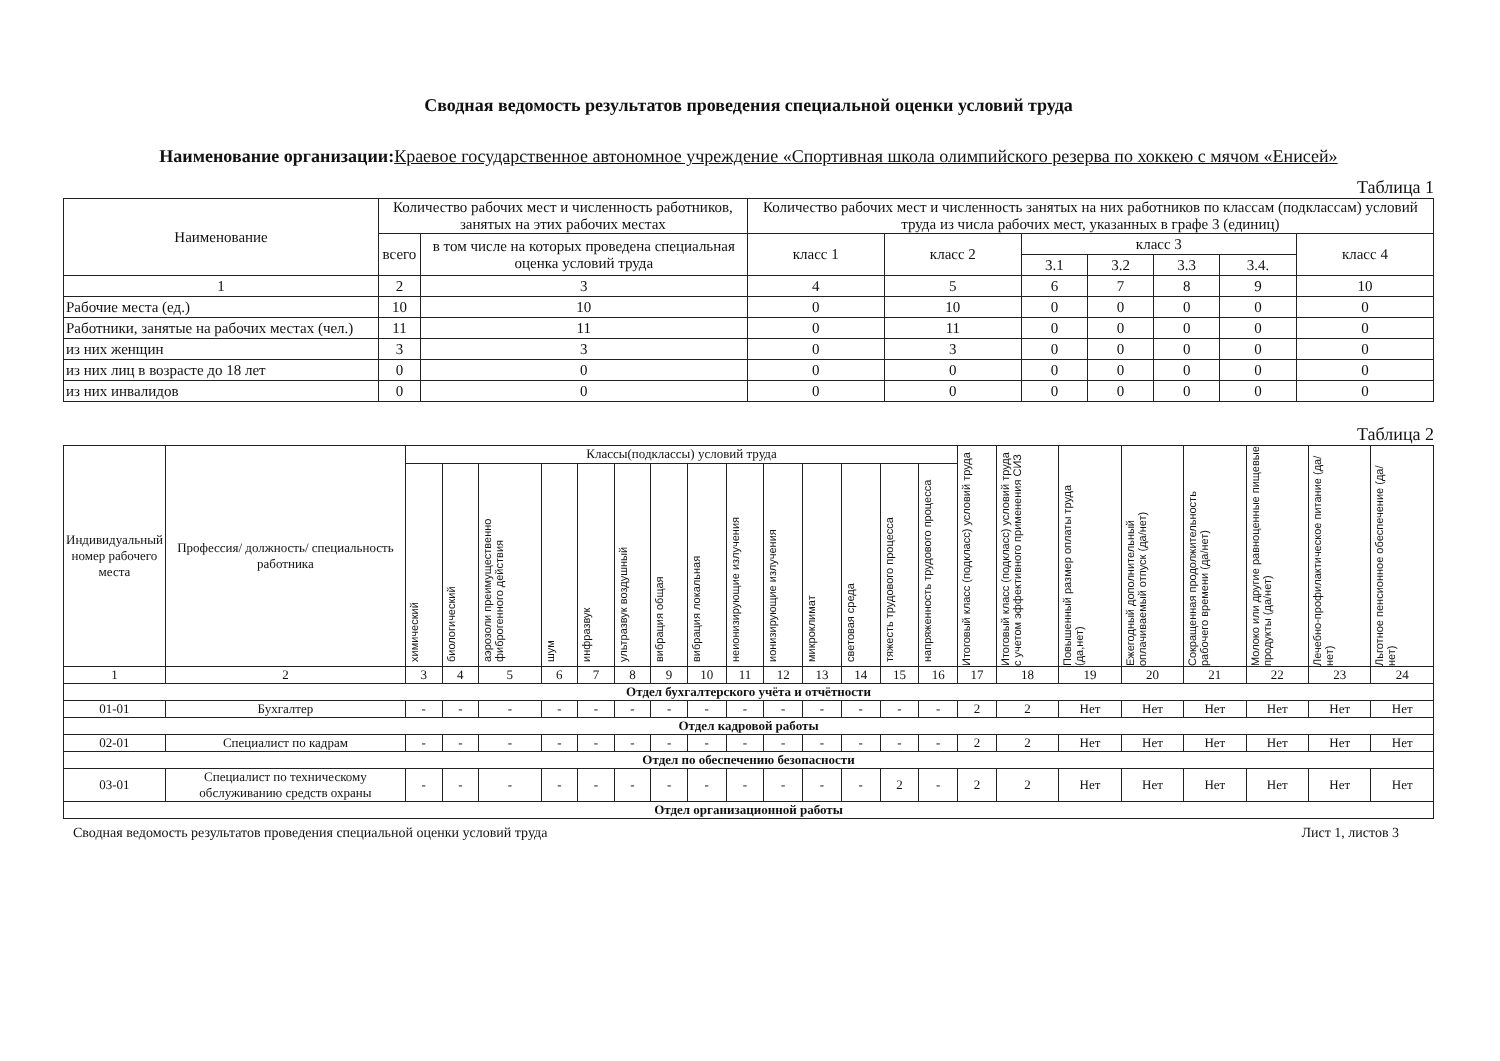Сводная ведомость результатов проведения специальной оценки условий труда
Наименование организации: Краевое государственное автономное учреждение «Спортивная школа олимпийского резерва по хоккею с мячом «Енисей»
Таблица 1
| Наименование | Количество рабочих мест и численность работников, занятых на этих рабочих местах | | Количество рабочих мест и численность занятых на них работников по классам (подклассам) условий труда из числа рабочих мест, указанных в графе 3 (единиц) | | | | | | |
| --- | --- | --- | --- | --- | --- | --- | --- | --- | --- |
| | всего | в том числе на которых проведена специальная оценка условий труда | класс 1 | класс 2 | класс 3 | | | | класс 4 |
| | | | | | 3.1 | 3.2 | 3.3 | 3.4. | |
| 1 | 2 | 3 | 4 | 5 | 6 | 7 | 8 | 9 | 10 |
| Рабочие места (ед.) | 10 | 10 | 0 | 10 | 0 | 0 | 0 | 0 | 0 |
| Работники, занятые на рабочих местах (чел.) | 11 | 11 | 0 | 11 | 0 | 0 | 0 | 0 | 0 |
| из них женщин | 3 | 3 | 0 | 3 | 0 | 0 | 0 | 0 | 0 |
| из них лиц в возрасте до 18 лет | 0 | 0 | 0 | 0 | 0 | 0 | 0 | 0 | 0 |
| из них инвалидов | 0 | 0 | 0 | 0 | 0 | 0 | 0 | 0 | 0 |
Таблица 2
| Индивидуальный номер рабочего места | Профессия/ должность/ специальность работника | Классы(подклассы) условий труда | | | | | | | | | | | | | | Итоговый класс (подкласс) условий труда | Итоговый класс (подкласс) условий труда с учетом эффективного применения СИЗ | Повышенный размер оплаты труда (да,нет) | Ежегодный дополнительный оплачиваемый отпуск (да/нет) | Сокращенная продолжительность рабочего времени (да/нет) | Молоко или другие равноценные пищевые продукты (да/нет) | Лечебно-профилактическое питание (да/нет) | Льготное пенсионное обеспечение (да/нет) |
| --- | --- | --- | --- | --- | --- | --- | --- | --- | --- | --- | --- | --- | --- | --- | --- | --- | --- | --- | --- | --- | --- | --- | --- |
| | | химический | биологический | аэрозоли преимущественно фиброгенного действия | шум | инфразвук | ультразвук воздушный | вибрация общая | вибрация локальная | неионизирующие излучения | ионизирующие излучения | микроклимат | световая среда | тяжесть трудового процесса | напряженность трудового процесса | | | | | | | | |
| 1 | 2 | 3 | 4 | 5 | 6 | 7 | 8 | 9 | 10 | 11 | 12 | 13 | 14 | 15 | 16 | 17 | 18 | 19 | 20 | 21 | 22 | 23 | 24 |
| Отдел бухгалтерского учёта и отчётности | | | | | | | | | | | | | | | | | | | | | | | |
| 01-01 | Бухгалтер | - | - | - | - | - | - | - | - | - | - | - | - | - | - | 2 | 2 | Нет | Нет | Нет | Нет | Нет | Нет |
| Отдел кадровой работы | | | | | | | | | | | | | | | | | | | | | | | |
| 02-01 | Специалист по кадрам | - | - | - | - | - | - | - | - | - | - | - | - | - | - | 2 | 2 | Нет | Нет | Нет | Нет | Нет | Нет |
| Отдел по обеспечению безопасности | | | | | | | | | | | | | | | | | | | | | | | |
| 03-01 | Специалист по техническому обслуживанию средств охраны | - | - | - | - | - | - | - | - | - | - | - | - | 2 | - | 2 | 2 | Нет | Нет | Нет | Нет | Нет | Нет |
| Отдел организационной работы | | | | | | | | | | | | | | | | | | | | | | | |
Сводная ведомость результатов проведения специальной оценки условий труда Лист 1, листов 3